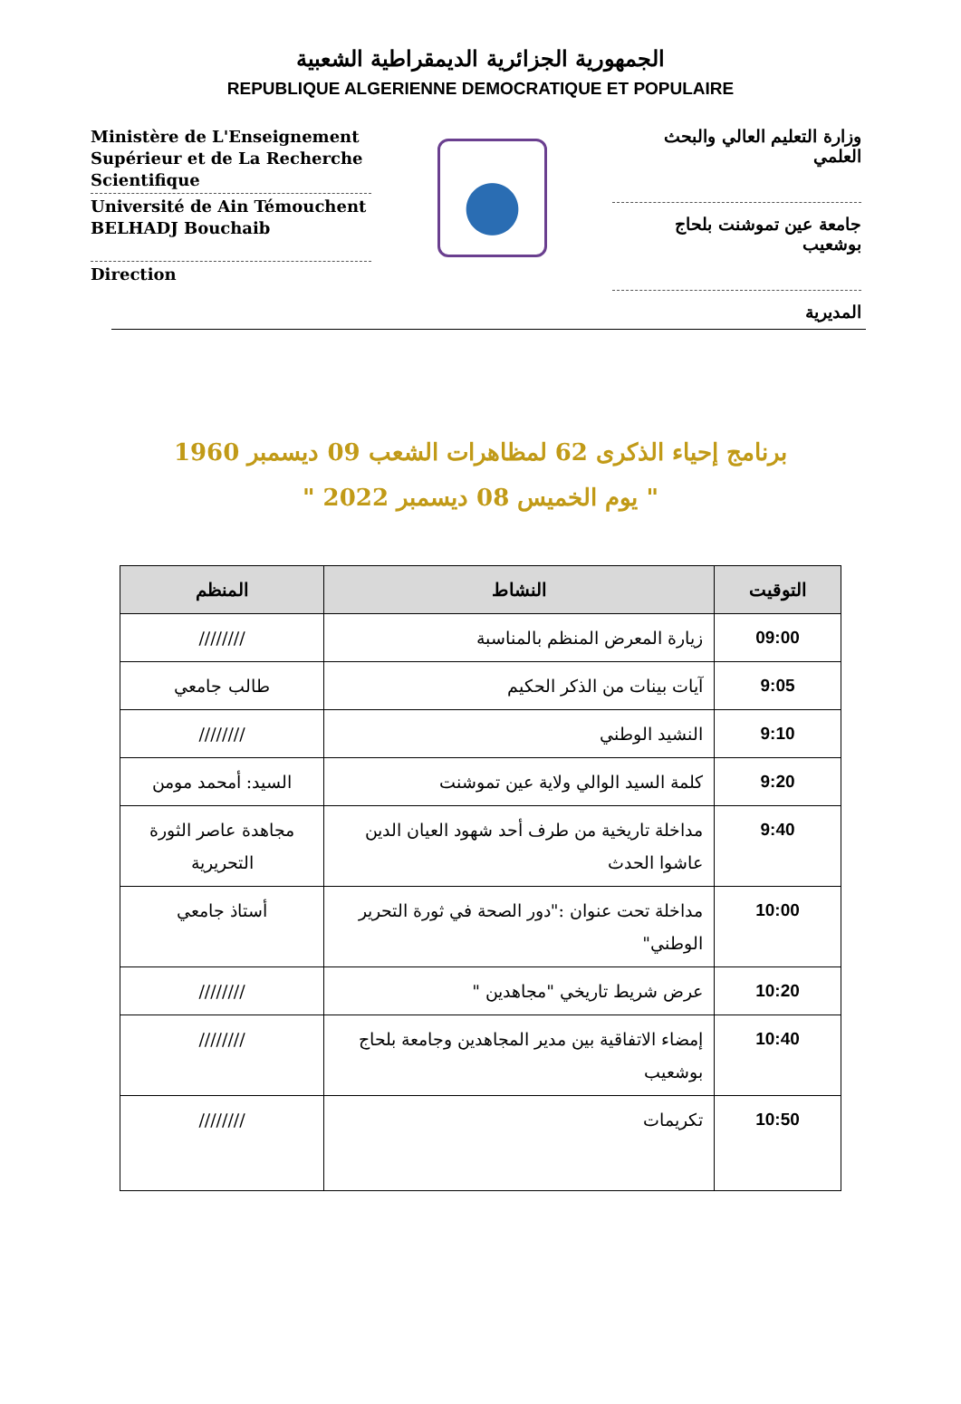الجمهورية الجزائرية الديمقراطية الشعبية
REPUBLIQUE ALGERIENNE DEMOCRATIQUE ET POPULAIRE
Ministère de L'Enseignement Supérieur et de La Recherche Scientifique
Université de Ain Témouchent BELHADJ Bouchaib
Direction
وزارة التعليم العالي والبحث العلمي
جامعة عين تموشنت بلحاج بوشعيب
المديرية
برنامج إحياء الذكرى 62 لمظاهرات الشعب 09 ديسمبر 1960
" يوم الخميس 08 ديسمبر 2022 "
| التوقيت | النشاط | المنظم |
| --- | --- | --- |
| 09:00 | زيارة المعرض المنظم بالمناسبة | //////// |
| 9:05 | آيات بينات من الذكر الحكيم | طالب جامعي |
| 9:10 | النشيد الوطني | //////// |
| 9:20 | كلمة السيد الوالي ولاية عين تموشنت | السيد: أمحمد مومن |
| 9:40 | مداخلة تاريخية من طرف أحد شهود العيان الدين عاشوا الحدث | مجاهدة عاصر الثورة التحريرية |
| 10:00 | مداخلة تحت عنوان :"دور الصحة في ثورة التحرير الوطني" | أستاذ جامعي |
| 10:20 | عرض شريط تاريخي "مجاهدين " | //////// |
| 10:40 | إمضاء الاتفاقية بين مدير المجاهدين وجامعة بلحاج بوشعيب | //////// |
| 10:50 | تكريمات | //////// |